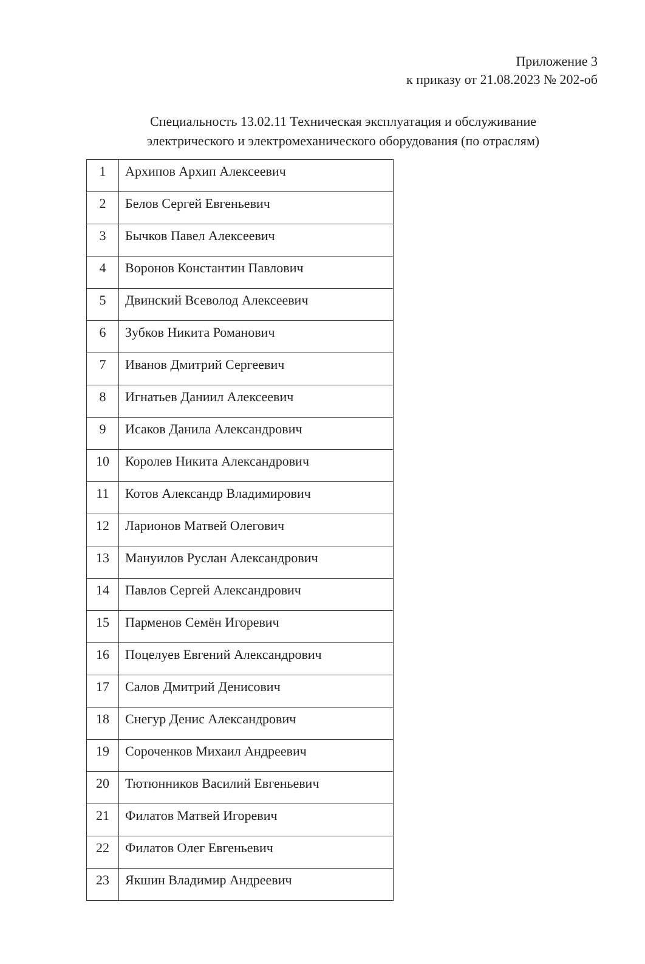Приложение 3
к приказу от 21.08.2023 № 202-об
Специальность 13.02.11 Техническая эксплуатация и обслуживание электрического и электромеханического оборудования (по отраслям)
| 1 | Архипов Архип Алексеевич |
| 2 | Белов Сергей Евгеньевич |
| 3 | Бычков Павел Алексеевич |
| 4 | Воронов Константин Павлович |
| 5 | Двинский Всеволод Алексеевич |
| 6 | Зубков Никита Романович |
| 7 | Иванов Дмитрий Сергеевич |
| 8 | Игнатьев Даниил Алексеевич |
| 9 | Исаков Данила Александрович |
| 10 | Королев Никита Александрович |
| 11 | Котов Александр Владимирович |
| 12 | Ларионов Матвей Олегович |
| 13 | Мануилов Руслан Александрович |
| 14 | Павлов Сергей Александрович |
| 15 | Парменов Семён Игоревич |
| 16 | Поцелуев Евгений Александрович |
| 17 | Салов Дмитрий Денисович |
| 18 | Снегур Денис Александрович |
| 19 | Сороченков Михаил Андреевич |
| 20 | Тютюнников Василий Евгеньевич |
| 21 | Филатов Матвей Игоревич |
| 22 | Филатов Олег Евгеньевич |
| 23 | Якшин Владимир Андреевич |